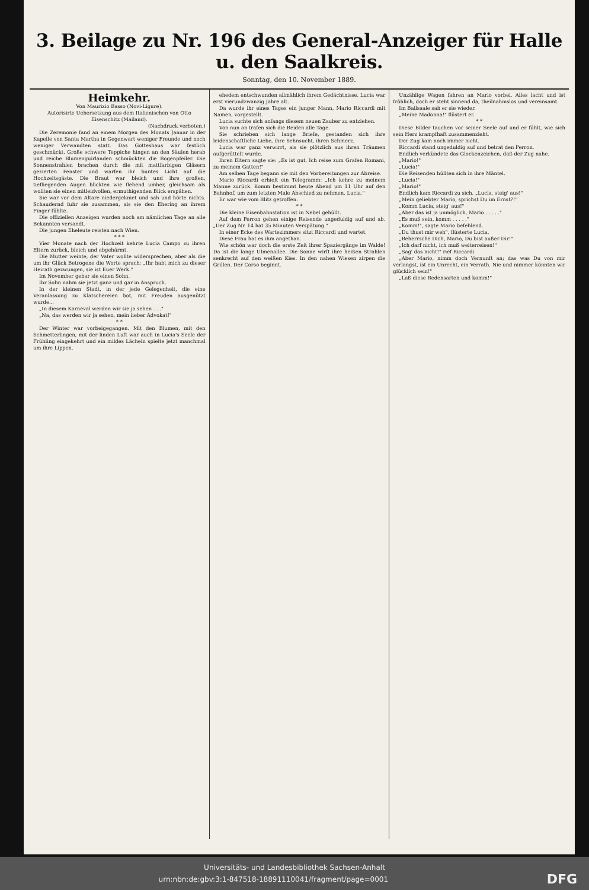3. Beilage zu Nr. 196 des General-Anzeiger für Halle u. den Saalkreis.
Sonntag, den 10. November 1889.
Heimkehr.
Von Maurizio Basso (Novi-Ligure).
Autorisirte Uebersetzung aus dem Italienischen von Otto Eisenschitz (Mailand).
(Nachdruck verboten.)
Die Zeremonie fand an einem Morgen des Monats Januar in der Kapelle von Santa Martha in Gegenwart weniger Freunde und noch weniger Verwandten statt. Das Gotteshaus war festlich geschmückt. Große schwere Teppiche hingen an den Säulen herab und reiche Blumenguirlanden schmückten die Bogenpfeiler. Die Sonnenstrahlen brachen durch die mit mattfarbigen Gläsern gezierten Fenster und warfen ihr buntes Licht auf die Hochzeitsgäste. Die Braut war bleich und ihre großen, tiefliegenden Augen blickten wie flehend umher, gleichsam als wollten sie einen mitleidvollen, ermuthigenden Blick erspähen.
Sie war vor dem Altare niedergekniet und sah und hörte nichts. Schaudernd fuhr sie zusammen, als sie den Ehering an ihrem Finger fühlte.
Die offiziellen Anzeigen wurden noch am nämlichen Tage an alle Bekannten versandt.
Die jungen Eheleute reisten nach Wien.
* * *
Vier Monate nach der Hochzeit kehrte Lucia Campo zu ihren Eltern zurück, bleich und abgehärmt.
Die Mutter weinte, der Vater wollte widersprechen, aber als die um ihr Glück Betrogene die Worte sprach: „Ihr habt mich zu dieser Heirath gezwungen, sie ist Euer Werk."
Im November gebar sie einen Sohn.
Ihr Sohn nahm sie jetzt ganz und gar in Anspruch.
In der kleinen Stadt, in der jede Gelegenheit, die eine Veranlassung zu Klatschereien bot, mit Freuden ausgenützt wurde...
„In diesem Karneval werden wir sie ja sehen . . ."
„Na, das werden wir ja sehen, mein lieber Advokat!"
* *
Der Winter war vorbeigegangen. Mit den Blumen, mit den Schmetterlingen, mit der linden Luft war auch in Lucia's Seele der Frühling eingekehrt und ein mildes Lächeln spielte jetzt manchmal um ihre Lippen.
ehedem entschwunden allmählich ihrem Gedächtnisse. Lucia war erst vierundzwanzig Jahre alt.
Da wurde ihr eines Tages ein junger Mann, Mario Riccardi mit Namen, vorgestellt.
Lucia suchte sich anfangs diesem neuen Zauber zu entziehen.
Von nun an trafen sich die Beiden alle Tage.
Sie schrieben sich lange Briefe, gestanden sich ihre leidenschaftliche Liebe, ihre Sehnsucht, ihren Schmerz.
Lucia war ganz verwirrt, als sie plötzlich aus ihren Träumen aufgerüttelt wurde.
Ihren Eltern sagte sie: „Es ist gut. Ich reise zum Grafen Romani, zu meinem Gatten!"
Am selben Tage begann sie mit den Vorbereitungen zur Abreise.
Mario Riccardi erhielt ein Telegramm: „Ich kehre zu meinem Manne zurück. Komm bestimmt heute Abend um 11 Uhr auf den Bahnhof, um zum letzten Male Abschied zu nehmen. Lucia."
Er war wie vom Blitz getroffen.
* *
Die kleine Eisenbahnstation ist in Nebel gehüllt.
Auf dem Perron gehen einige Reisende ungeduldig auf und ab. „Der Zug Nr. 14 hat 35 Minuten Verspätung."
In einer Ecke des Wartezimmers sitzt Riccardi und wartet.
Diese Frau hat es ihm angethan.
Wie schön war doch die erste Zeit ihrer Spaziergänge im Walde! Da ist die lange Ulmenallee. Die Sonne wirft ihre heißen Strahlen senkrecht auf den weißen Kies. In den nahen Wiesen zirpen die Grillen. Der Corso beginnt.
Unzählige Wagen fahren an Mario vorbei. Alles lacht und ist fröhlich, doch er steht sinnend da, theilnahmslos und vereinsamt.
Im Ballsaale sah er sie wieder.
„Meine Madonna!" flüstert er.
* *
Diese Bilder tauchen vor seiner Seele auf und er fühlt, wie sich sein Herz krampfhaft zusammenzieht.
Der Zug kam noch immer nicht.
Riccardi stand ungeduldig auf und betrat den Perron.
Endlich verkündete das Glockenzeichen, daß der Zug nahe.
„Mario!"
„Lucia!"
Die Reisenden hüllten sich in ihre Mäntel.
„Lucia!"
„Mario!"
Endlich kam Riccardi zu sich. „Lucia, steig' aus!"
„Mein geliebter Mario, sprichst Du im Ernst?!"
„Komm Lucia, steig' aus!"
„Aber das ist ja unmöglich, Mario . . . . ."
„Es muß sein, komm . . . . ."
„Komm!", sagte Mario befehlend.
„Du thust mir weh", flüsterte Lucia.
„Beherrsche Dich, Mario, Du bist außer Dir!"
„Ich darf nicht, ich muß weiterreisen!"
„Sag' das nicht!" rief Riccardi.
„Aber Mario, nimm doch Vernunft an; das was Du von mir verlangst, ist ein Unrecht, ein Verrath. Nie und nimmer könnten wir glücklich sein!"
„Laß diese Redensarten und komm!"
Universitäts- und Landesbibliothek Sachsen-Anhalt
urn:nbn:de:gbv:3:1-847518-18891110041/fragment/page=0001 DFG